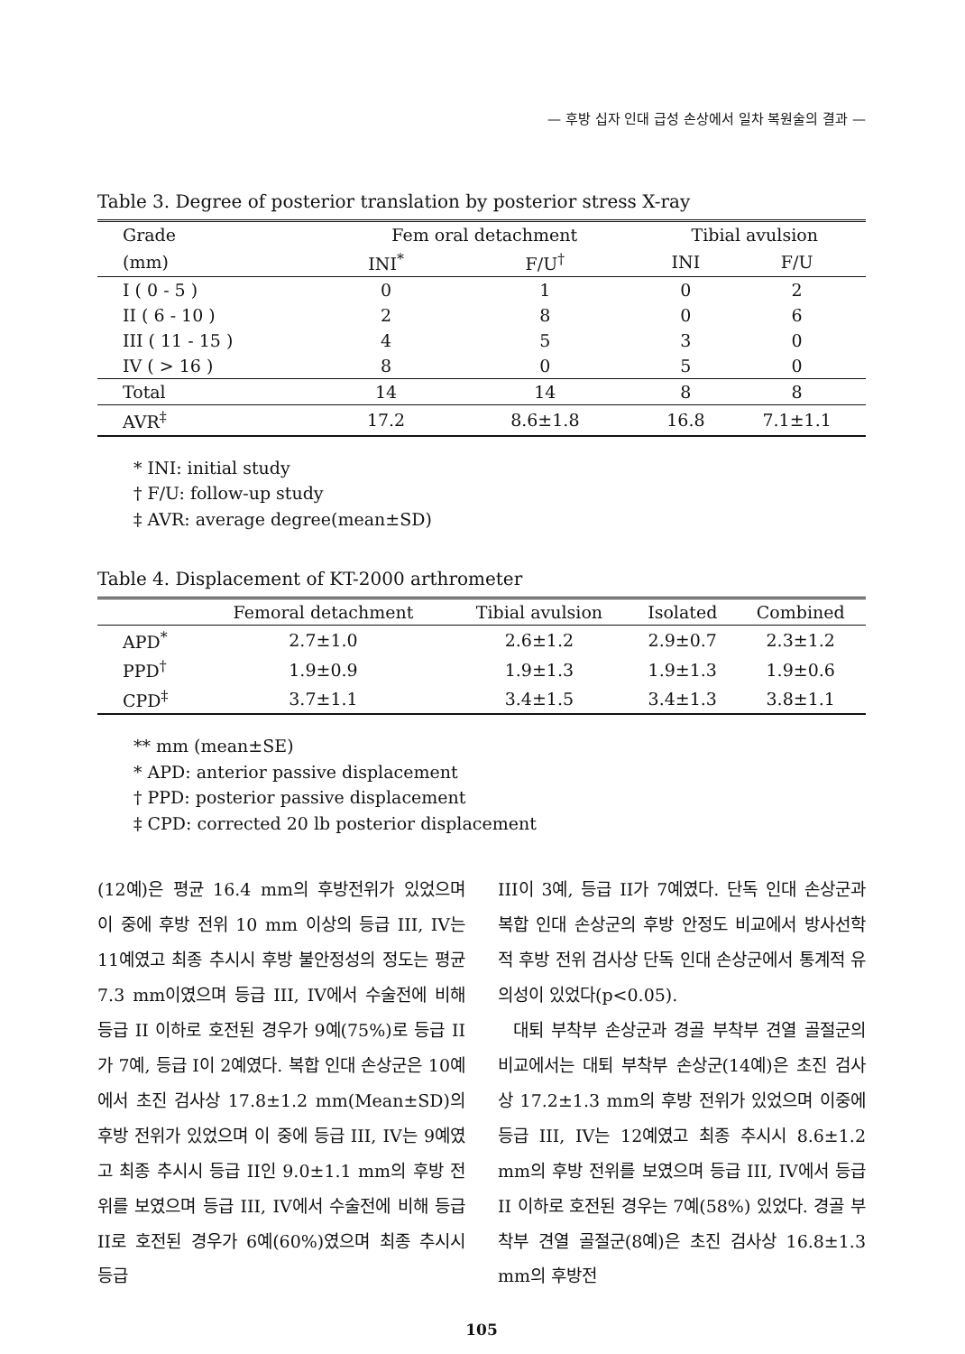— 후방 십자 인대 급성 손상에서 일차 복원술의 결과 —
Table 3. Degree of posterior translation by posterior stress X-ray
| Grade | Fem oral detachment | | Tibial avulsion | |
| --- | --- | --- | --- | --- |
| (mm) | INI<sup>*</sup> | F/U<sup>†</sup> | INI | F/U |
| I ( 0 - 5 ) | 0 | 1 | 0 | 2 |
| II ( 6 - 10 ) | 2 | 8 | 0 | 6 |
| III ( 11 - 15 ) | 4 | 5 | 3 | 0 |
| IV ( > 16 ) | 8 | 0 | 5 | 0 |
| Total | 14 | 14 | 8 | 8 |
| AVR<sup>‡</sup> | 17.2 | 8.6±1.8 | 16.8 | 7.1±1.1 |
* INI: initial study
† F/U: follow-up study
‡ AVR: average degree(mean±SD)
Table 4. Displacement of KT-2000 arthrometer
| | Femoral detachment | Tibial avulsion | Isolated | Combined |
| --- | --- | --- | --- | --- |
| APD<sup>*</sup> | 2.7±1.0 | 2.6±1.2 | 2.9±0.7 | 2.3±1.2 |
| PPD<sup>†</sup> | 1.9±0.9 | 1.9±1.3 | 1.9±1.3 | 1.9±0.6 |
| CPD<sup>‡</sup> | 3.7±1.1 | 3.4±1.5 | 3.4±1.3 | 3.8±1.1 |
** mm (mean±SE)
* APD: anterior passive displacement
† PPD: posterior passive displacement
‡ CPD: corrected 20 lb posterior displacement
(12예)은 평균 16.4 mm의 후방전위가 있었으며 이 중에 후방 전위 10 mm 이상의 등급 III, IV는 11예였고 최종 추시시 후방 불안정성의 정도는 평균 7.3 mm이였으며 등급 III, IV에서 수술전에 비해 등급 II 이하로 호전된 경우가 9예(75%)로 등급 II가 7예, 등급 I이 2예였다. 복합 인대 손상군은 10예에서 초진 검사상 17.8±1.2 mm(Mean±SD)의 후방 전위가 있었으며 이 중에 등급 III, IV는 9예였고 최종 추시시 등급 II인 9.0±1.1 mm의 후방 전위를 보였으며 등급 III, IV에서 수술전에 비해 등급 II로 호전된 경우가 6예(60%)였으며 최종 추시시 등급
III이 3예, 등급 II가 7예였다. 단독 인대 손상군과 복합 인대 손상군의 후방 안정도 비교에서 방사선학적 후방 전위 검사상 단독 인대 손상군에서 통계적 유의성이 있었다(p<0.05).
대퇴 부착부 손상군과 경골 부착부 견열 골절군의 비교에서는 대퇴 부착부 손상군(14예)은 초진 검사상 17.2±1.3 mm의 후방 전위가 있었으며 이중에 등급 III, IV는 12예였고 최종 추시시 8.6±1.2 mm의 후방 전위를 보였으며 등급 III, IV에서 등급 II 이하로 호전된 경우는 7예(58%) 있었다. 경골 부착부 견열 골절군(8예)은 초진 검사상 16.8±1.3 mm의 후방전
105